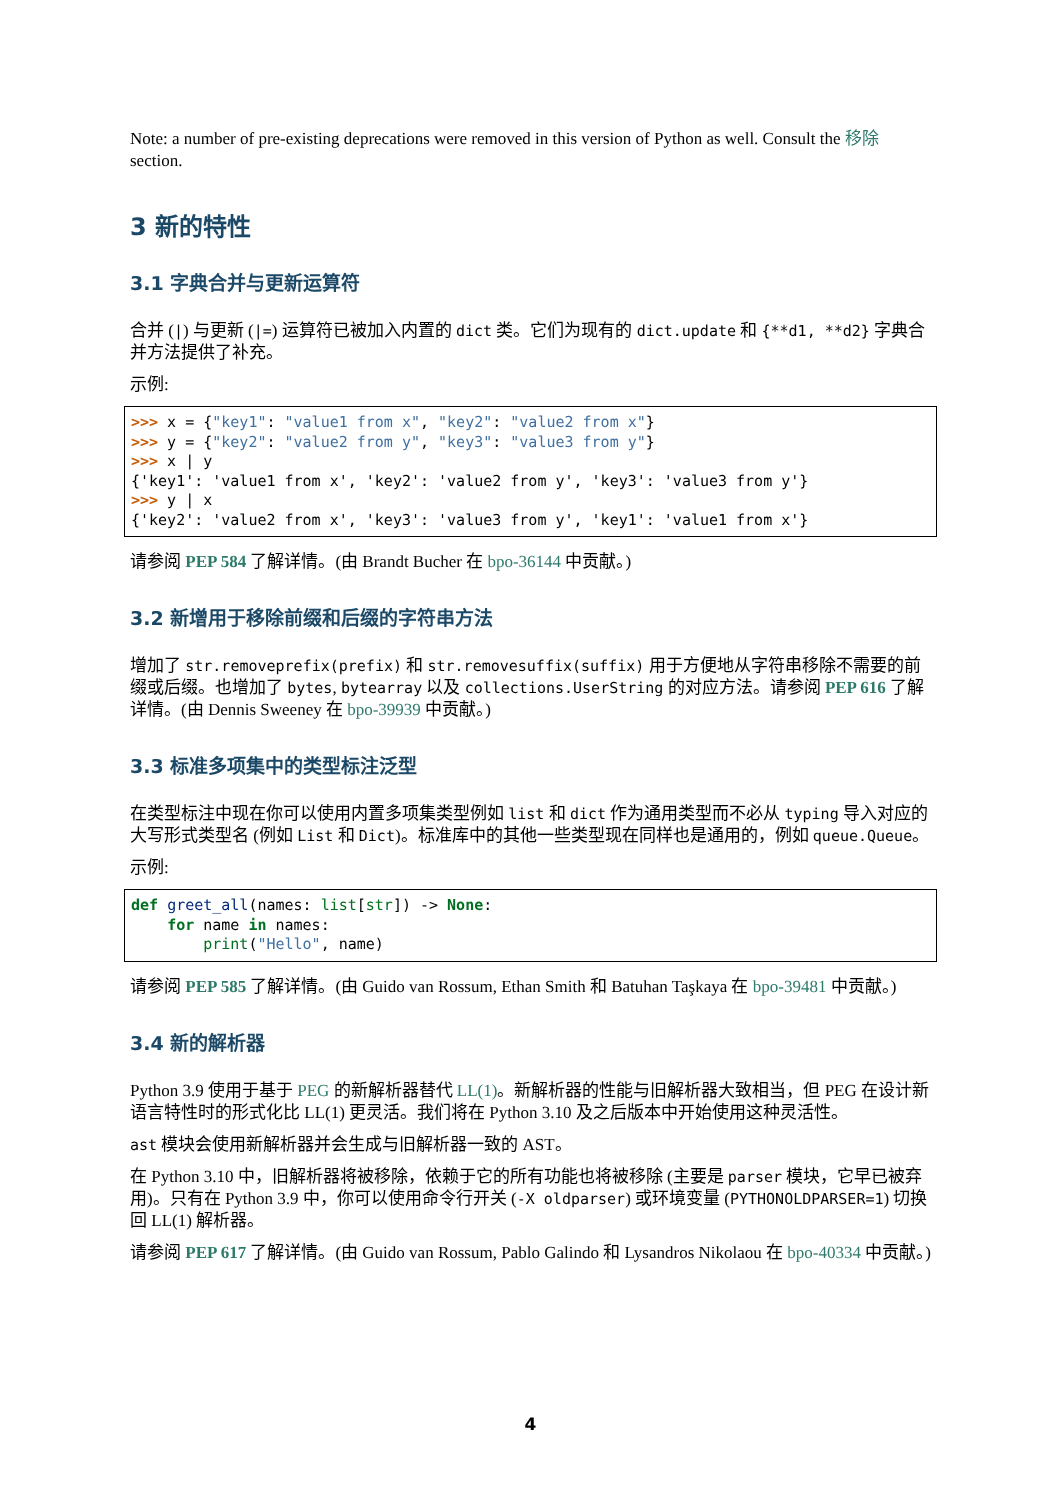Note: a number of pre-existing deprecations were removed in this version of Python as well. Consult the 移除 section.
3 新的特性
3.1 字典合并与更新运算符
合并 (|) 与更新 (|=) 运算符已被加入内置的 dict 类。它们为现有的 dict.update 和 {**d1, **d2} 字典合并方法提供了补充。
示例:
>>> x = {"key1": "value1 from x", "key2": "value2 from x"}
>>> y = {"key2": "value2 from y", "key3": "value3 from y"}
>>> x | y
{'key1': 'value1 from x', 'key2': 'value2 from y', 'key3': 'value3 from y'}
>>> y | x
{'key2': 'value2 from x', 'key3': 'value3 from y', 'key1': 'value1 from x'}
请参阅 PEP 584 了解详情。(由 Brandt Bucher 在 bpo-36144 中贡献。)
3.2 新增用于移除前缀和后缀的字符串方法
增加了 str.removeprefix(prefix) 和 str.removesuffix(suffix) 用于方便地从字符串移除不需要的前缀或后缀。也增加了 bytes, bytearray 以及 collections.UserString 的对应方法。请参阅 PEP 616 了解详情。(由 Dennis Sweeney 在 bpo-39939 中贡献。)
3.3 标准多项集中的类型标注泛型
在类型标注中现在你可以使用内置多项集类型例如 list 和 dict 作为通用类型而不必从 typing 导入对应的大写形式类型名 (例如 List 和 Dict)。标准库中的其他一些类型现在同样也是通用的，例如 queue.Queue。
示例:
def greet_all(names: list[str]) -> None:
    for name in names:
        print("Hello", name)
请参阅 PEP 585 了解详情。(由 Guido van Rossum, Ethan Smith 和 Batuhan Taşkaya 在 bpo-39481 中贡献。)
3.4 新的解析器
Python 3.9 使用于基于 PEG 的新解析器替代 LL(1)。新解析器的性能与旧解析器大致相当，但 PEG 在设计新语言特性时的形式化比 LL(1) 更灵活。我们将在 Python 3.10 及之后版本中开始使用这种灵活性。
ast 模块会使用新解析器并会生成与旧解析器一致的 AST。
在 Python 3.10 中，旧解析器将被移除，依赖于它的所有功能也将被移除 (主要是 parser 模块，它早已被弃用)。只有在 Python 3.9 中，你可以使用命令行开关 (-X oldparser) 或环境变量 (PYTHONOLDPARSER=1) 切换回 LL(1) 解析器。
请参阅 PEP 617 了解详情。(由 Guido van Rossum, Pablo Galindo 和 Lysandros Nikolaou 在 bpo-40334 中贡献。)
4